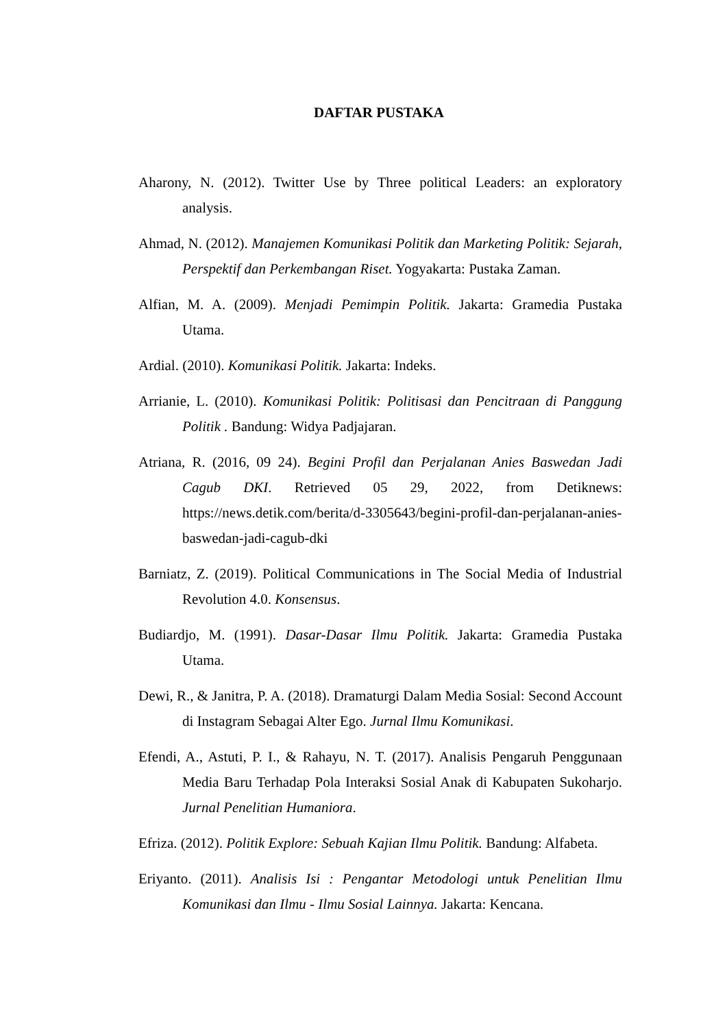DAFTAR PUSTAKA
Aharony, N. (2012). Twitter Use by Three political Leaders: an exploratory analysis.
Ahmad, N. (2012). Manajemen Komunikasi Politik dan Marketing Politik: Sejarah, Perspektif dan Perkembangan Riset. Yogyakarta: Pustaka Zaman.
Alfian, M. A. (2009). Menjadi Pemimpin Politik. Jakarta: Gramedia Pustaka Utama.
Ardial. (2010). Komunikasi Politik. Jakarta: Indeks.
Arrianie, L. (2010). Komunikasi Politik: Politisasi dan Pencitraan di Panggung Politik . Bandung: Widya Padjajaran.
Atriana, R. (2016, 09 24). Begini Profil dan Perjalanan Anies Baswedan Jadi Cagub DKI. Retrieved 05 29, 2022, from Detiknews: https://news.detik.com/berita/d-3305643/begini-profil-dan-perjalanan-anies-baswedan-jadi-cagub-dki
Barniatz, Z. (2019). Political Communications in The Social Media of Industrial Revolution 4.0. Konsensus.
Budiardjo, M. (1991). Dasar-Dasar Ilmu Politik. Jakarta: Gramedia Pustaka Utama.
Dewi, R., & Janitra, P. A. (2018). Dramaturgi Dalam Media Sosial: Second Account di Instagram Sebagai Alter Ego. Jurnal Ilmu Komunikasi.
Efendi, A., Astuti, P. I., & Rahayu, N. T. (2017). Analisis Pengaruh Penggunaan Media Baru Terhadap Pola Interaksi Sosial Anak di Kabupaten Sukoharjo. Jurnal Penelitian Humaniora.
Efriza. (2012). Politik Explore: Sebuah Kajian Ilmu Politik. Bandung: Alfabeta.
Eriyanto. (2011). Analisis Isi : Pengantar Metodologi untuk Penelitian Ilmu Komunikasi dan Ilmu - Ilmu Sosial Lainnya. Jakarta: Kencana.